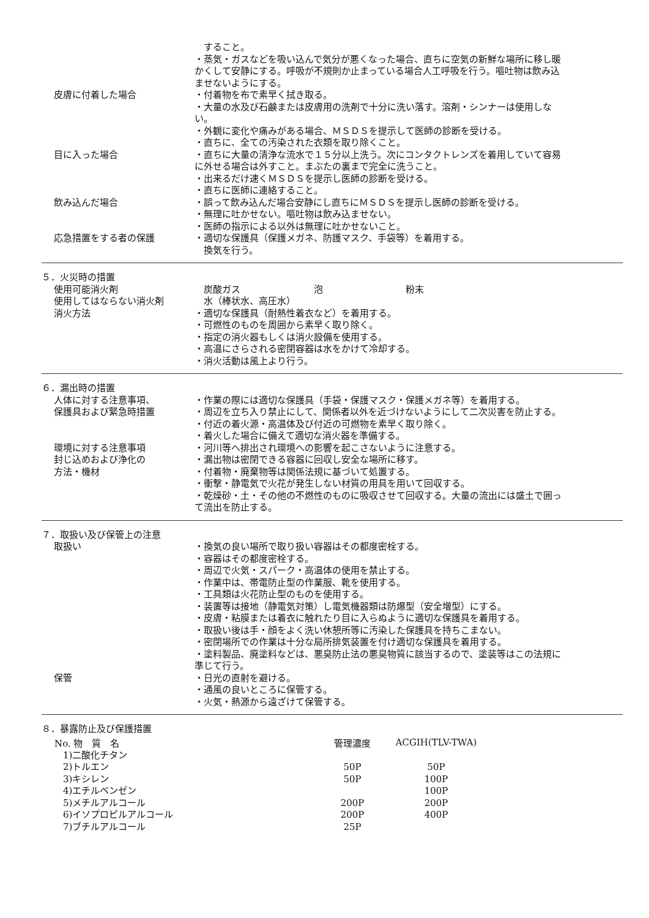すること。
・蒸気・ガスなどを吸い込んで気分が悪くなった場合、直ちに空気の新鮮な場所に移し暖かくして安静にする。呼吸が不規則か止まっている場合人工呼吸を行う。嘔吐物は飲み込ませないようにする。
皮膚に付着した場合 ・付着物を布で素早く拭き取る。
・大量の水及び石鹸または皮膚用の洗剤で十分に洗い落す。溶剤・シンナーは使用しない。
・外観に変化や痛みがある場合、ＭＳＤＳを提示して医師の診断を受ける。
・直ちに、全ての汚染された衣類を取り除くこと。
目に入った場合 ・直ちに大量の清浄な流水で１５分以上洗う。次にコンタクトレンズを着用していて容易に外せる場合は外すこと。まぶたの裏まで完全に洗うこと。
・出来るだけ速くＭＳＤＳを提示し医師の診断を受ける。
・直ちに医師に連絡すること。
飲み込んだ場合 ・誤って飲み込んだ場合安静にし直ちにＭＳＤＳを提示し医師の診断を受ける。
・無理に吐かせない。嘔吐物は飲み込ませない。
・医師の指示による以外は無理に吐かせないこと。
応急措置をする者の保護 ・適切な保護具（保護メガネ、防護マスク、手袋等）を着用する。
　換気を行う。
５．火災時の措置
使用可能消火剤 　炭酸ガス　　　　　　　　泡　　　　　　　　　粉末
使用してはならない消火剤 　水（棒状水、高圧水）
消火方法 ・適切な保護具（耐熱性着衣など）を着用する。
・可燃性のものを周囲から素早く取り除く。
・指定の消火器もしくは消火設備を使用する。
・高温にさらされる密閉容器は水をかけて冷却する。
・消火活動は風上より行う。
６．漏出時の措置
人体に対する注意事項、
保護具および緊急時措置
・作業の際には適切な保護具（手袋・保護マスク・保護メガネ等）を着用する。
・周辺を立ち入り禁止にして、関係者以外を近づけないようにして二次災害を防止する。
・付近の着火源・高温体及び付近の可燃物を素早く取り除く。
・着火した場合に備えて適切な消火器を準備する。
環境に対する注意事項 ・河川等へ排出され環境への影響を起こさないように注意する。
封じ込めおよび浄化の
方法・機材
・漏出物は密閉できる容器に回収し安全な場所に移す。
・付着物・廃棄物等は関係法規に基づいて処置する。
・衝撃・静電気で火花が発生しない材質の用具を用いて回収する。
・乾燥砂・土・その他の不燃性のものに吸収させて回収する。大量の流出には盛土で囲って流出を防止する。
７．取扱い及び保管上の注意
取扱い ・換気の良い場所で取り扱い容器はその都度密栓する。
・容器はその都度密栓する。
・周辺で火気・スパーク・高温体の使用を禁止する。
・作業中は、帯電防止型の作業服、靴を使用する。
・工具類は火花防止型のものを使用する。
・装置等は接地（静電気対策）し電気機器類は防爆型（安全増型）にする。
・皮膚・粘膜または着衣に触れたり目に入らぬように適切な保護具を着用する。
・取扱い後は手・顔をよく洗い休憩所等に汚染した保護具を持ちこまない。
・密閉場所での作業は十分な局所排気装置を付け適切な保護具を着用する。
・塗料製品、廃塗料などは、悪臭防止法の悪臭物質に該当するので、塗装等はこの法規に準じて行う。
保管 ・日光の直射を避ける。
・通風の良いところに保管する。
・火気・熱源から遠ざけて保管する。
８．暴露防止及び保護措置
| No. 物 質 名 | 管理濃度 | ACGIH(TLV-TWA) |
| --- | --- | --- |
| 1)二酸化チタン | | |
| 2)トルエン | 50P | 50P |
| 3)キシレン | 50P | 100P |
| 4)エチルベンゼン | | 100P |
| 5)メチルアルコール | 200P | 200P |
| 6)イソプロピルアルコール | 200P | 400P |
| 7)ブチルアルコール | 25P | |